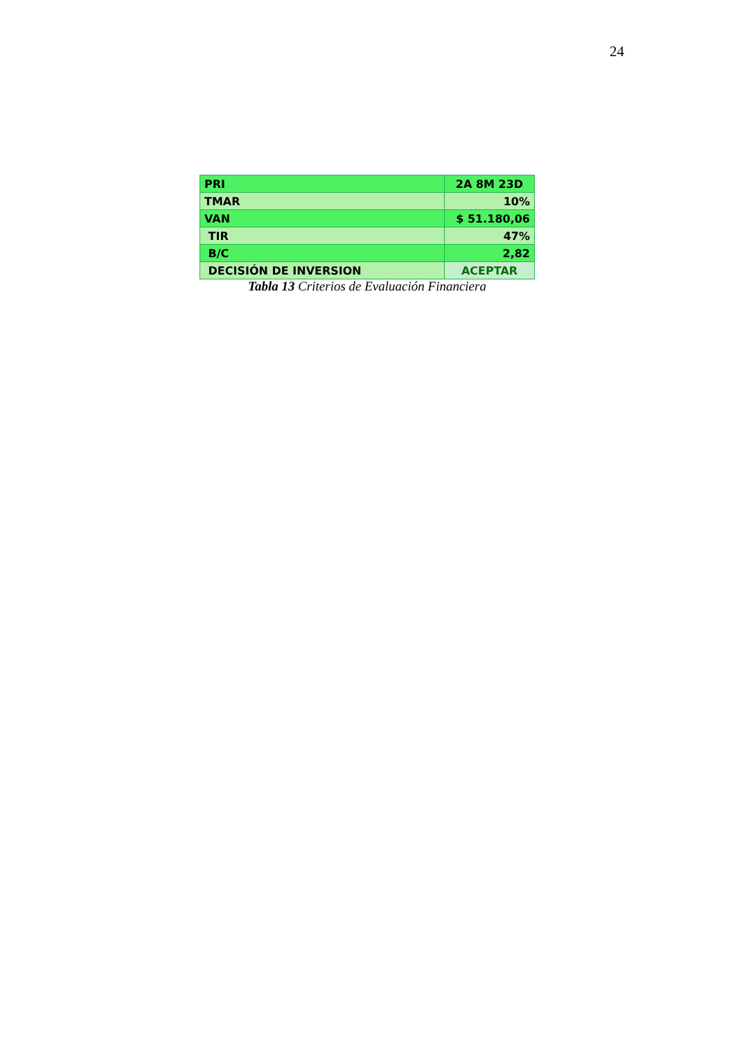24
| PRI | 2A 8M 23D |
| TMAR | 10% |
| VAN | $ 51.180,06 |
| TIR | 47% |
| B/C | 2,82 |
| DECISIÓN DE INVERSION | ACEPTAR |
Tabla 13 Criterios de Evaluación Financiera